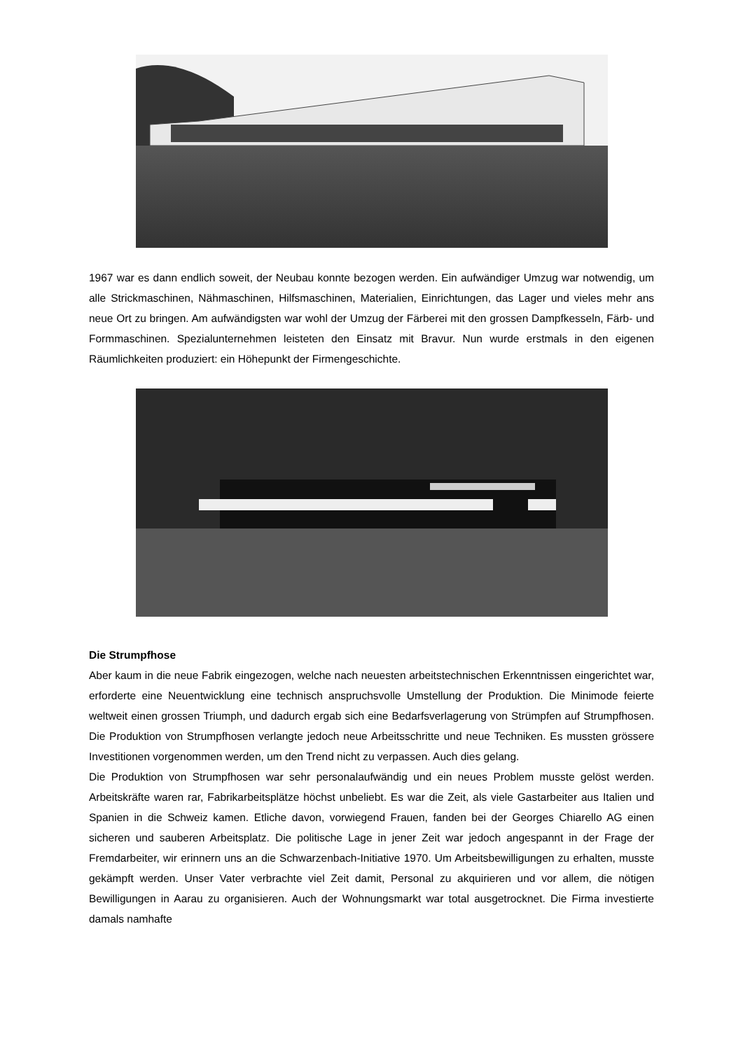1967 war es dann endlich soweit, der Neubau konnte bezogen werden. Ein aufwändiger Umzug war notwendig, um alle Strickmaschinen, Nähmaschinen, Hilfsmaschinen, Materialien, Einrichtungen, das Lager und vieles mehr ans neue Ort zu bringen. Am aufwändigsten war wohl der Umzug der Färberei mit den grossen Dampfkesseln, Färb- und Formmaschinen. Spezialunternehmen leisteten den Einsatz mit Bravur. Nun wurde erstmals in den eigenen Räumlichkeiten produziert: ein Höhepunkt der Firmengeschichte.
Die Strumpfhose
Aber kaum in die neue Fabrik eingezogen, welche nach neuesten arbeitstechnischen Erkenntnissen eingerichtet war, erforderte eine Neuentwicklung eine technisch anspruchsvolle Umstellung der Produktion. Die Minimode feierte weltweit einen grossen Triumph, und dadurch ergab sich eine Bedarfsverlagerung von Strümpfen auf Strumpfhosen. Die Produktion von Strumpfhosen verlangte jedoch neue Arbeitsschritte und neue Techniken. Es mussten grössere Investitionen vorgenommen werden, um den Trend nicht zu verpassen. Auch dies gelang.
Die Produktion von Strumpfhosen war sehr personalaufwändig und ein neues Problem musste gelöst werden. Arbeitskräfte waren rar, Fabrikarbeitsplätze höchst unbeliebt. Es war die Zeit, als viele Gastarbeiter aus Italien und Spanien in die Schweiz kamen. Etliche davon, vorwiegend Frauen, fanden bei der Georges Chiarello AG einen sicheren und sauberen Arbeitsplatz. Die politische Lage in jener Zeit war jedoch angespannt in der Frage der Fremdarbeiter, wir erinnern uns an die Schwarzenbach-Initiative 1970. Um Arbeitsbewilligungen zu erhalten, musste gekämpft werden. Unser Vater verbrachte viel Zeit damit, Personal zu akquirieren und vor allem, die nötigen Bewilligungen in Aarau zu organisieren. Auch der Wohnungsmarkt war total ausgetrocknet. Die Firma investierte damals namhafte